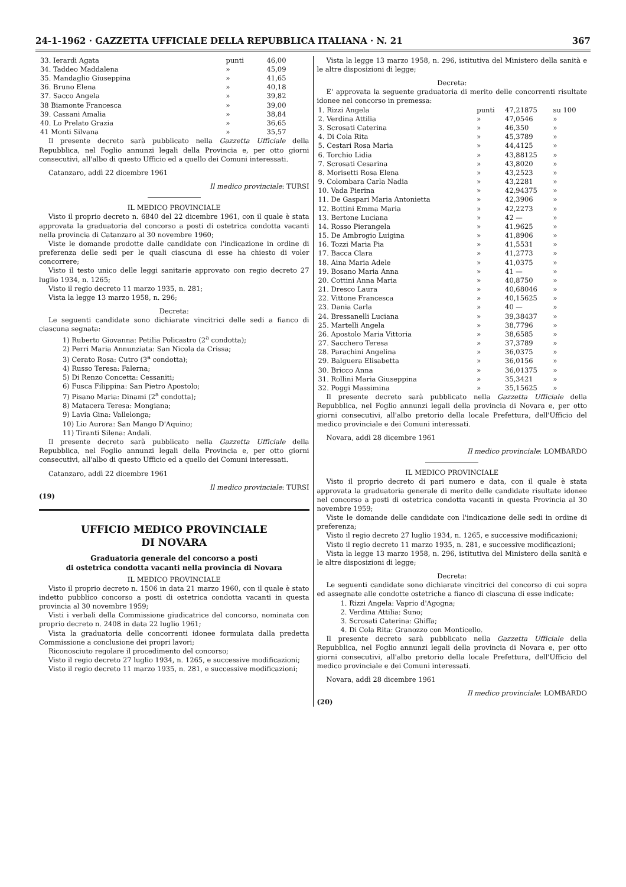24-1-1962 · GAZZETTA UFFICIALE DELLA REPUBBLICA ITALIANA · N. 21 367
| 33. Ierardi Agata | punti | 46,00 |
| 34. Taddeo Maddalena | » | 45,09 |
| 35. Mandaglio Giuseppina | » | 41,65 |
| 36. Bruno Elena | » | 40,18 |
| 37. Sacco Angela | » | 39,82 |
| 38 Biamonte Francesca | » | 39,00 |
| 39. Cassani Amalia | » | 38,84 |
| 40. Lo Prelato Grazia | » | 36,65 |
| 41 Monti Silvana | » | 35,57 |
Il presente decreto sarà pubblicato nella Gazzetta Ufficiale della Repubblica, nel Foglio annunzi legali della Provincia e, per otto giorni consecutivi, all'albo di questo Ufficio ed a quello dei Comuni interessati.
Catanzaro, addì 22 dicembre 1961
Il medico provinciale: TURSI
IL MEDICO PROVINCIALE
Visto il proprio decreto n. 6840 del 22 dicembre 1961, con il quale è stata approvata la graduatoria del concorso a posti di ostetrica condotta vacanti nella provincia di Catanzaro al 30 novembre 1960;
Viste le domande prodotte dalle candidate con l'indicazione in ordine di preferenza delle sedi per le quali ciascuna di esse ha chiesto di voler concorrere;
Visto il testo unico delle leggi sanitarie approvato con regio decreto 27 luglio 1934, n. 1265;
Visto il regio decreto 11 marzo 1935, n. 281;
Vista la legge 13 marzo 1958, n. 296;
Decreta:
Le seguenti candidate sono dichiarate vincitrici delle sedi a fianco di ciascuna segnata:
1) Ruberto Giovanna: Petilia Policastro (2<sup>a</sup> condotta);
2) Perri Maria Annunziata: San Nicola da Crissa;
3) Cerato Rosa: Cutro (3<sup>a</sup> condotta);
4) Russo Teresa: Falerna;
5) Di Renzo Concetta: Cessaniti;
6) Fusca Filippina: San Pietro Apostolo;
7) Pisano Maria: Dinami (2<sup>a</sup> condotta);
8) Matacera Teresa: Mongiana;
9) Lavia Gina: Vallelonga;
10) Lio Aurora: San Mango D'Aquino;
11) Tiranti Silena: Andali.
Il presente decreto sarà pubblicato nella Gazzetta Ufficiale della Repubblica, nel Foglio annunzi legali della Provincia e, per otto giorni consecutivi, all'albo di questo Ufficio ed a quello dei Comuni interessati.
Catanzaro, addì 22 dicembre 1961
Il medico provinciale: TURSI
(19)
UFFICIO MEDICO PROVINCIALE
DI NOVARA
Graduatoria generale del concorso a posti
di ostetrica condotta vacanti nella provincia di Novara
IL MEDICO PROVINCIALE
Visto il proprio decreto n. 1506 in data 21 marzo 1960, con il quale è stato indetto pubblico concorso a posti di ostetrica condotta vacanti in questa provincia al 30 novembre 1959;
Visti i verbali della Commissione giudicatrice del concorso, nominata con proprio decreto n. 2408 in data 22 luglio 1961;
Vista la graduatoria delle concorrenti idonee formulata dalla predetta Commissione a conclusione dei propri lavori;
Riconosciuto regolare il procedimento del concorso;
Visto il regio decreto 27 luglio 1934, n. 1265, e successive modificazioni;
Visto il regio decreto 11 marzo 1935, n. 281, e successive modificazioni;
Vista la legge 13 marzo 1958, n. 296, istitutiva del Ministero della sanità e le altre disposizioni di legge;
Decreta:
E' approvata la seguente graduatoria di merito delle concorrenti risultate idonee nel concorso in premessa:
| 1. Rizzi Angela | punti | 47,21875 | su 100 |
| 2. Verdina Attilia | » | 47,0546 | » |
| 3. Scrosati Caterina | » | 46,350 | » |
| 4. Di Cola Rita | » | 45,3789 | » |
| 5. Cestari Rosa Maria | » | 44,4125 | » |
| 6. Torchio Lidia | » | 43,88125 | » |
| 7. Scrosati Cesarina | » | 43,8020 | » |
| 8. Morisetti Rosa Elena | » | 43,2523 | » |
| 9. Colombara Carla Nadia | » | 43,2281 | » |
| 10. Vada Pierina | » | 42,94375 | » |
| 11. De Gaspari Maria Antonietta | » | 42,3906 | » |
| 12. Bottini Emma Maria | » | 42,2273 | » |
| 13. Bertone Luciana | » | 42 — | » |
| 14. Rosso Pierangela | » | 41.9625 | » |
| 15. De Ambrogio Luigina | » | 41,8906 | » |
| 16. Tozzi Maria Pia | » | 41,5531 | » |
| 17. Bacca Clara | » | 41,2773 | » |
| 18. Aina Maria Adele | » | 41,0375 | » |
| 19. Bosano Maria Anna | » | 41 — | » |
| 20. Cottini Anna Maria | » | 40,8750 | » |
| 21. Dresco Laura | » | 40,68046 | » |
| 22. Vittone Francesca | » | 40,15625 | » |
| 23. Dania Carla | » | 40 — | » |
| 24. Bressanelli Luciana | » | 39,38437 | » |
| 25. Martelli Angela | » | 38,7796 | » |
| 26. Apostolo Maria Vittoria | » | 38,6585 | » |
| 27. Sacchero Teresa | » | 37,3789 | » |
| 28. Parachini Angelina | » | 36,0375 | » |
| 29. Balguera Elisabetta | » | 36,0156 | » |
| 30. Bricco Anna | » | 36,01375 | » |
| 31. Rollini Maria Giuseppina | » | 35,3421 | » |
| 32. Poggi Massimina | » | 35,15625 | » |
Il presente decreto sarà pubblicato nella Gazzetta Ufficiale della Repubblica, nel Foglio annunzi legali della provincia di Novara e, per otto giorni consecutivi, all'albo pretorio della locale Prefettura, dell'Ufficio del medico provinciale e dei Comuni interessati.
Novara, addì 28 dicembre 1961
Il medico provinciale: LOMBARDO
IL MEDICO PROVINCIALE
Visto il proprio decreto di pari numero e data, con il quale è stata approvata la graduatoria generale di merito delle candidate risultate idonee nel concorso a posti di ostetrica condotta vacanti in questa Provincia al 30 novembre 1959;
Viste le domande delle candidate con l'indicazione delle sedi in ordine di preferenza;
Visto il regio decreto 27 luglio 1934, n. 1265, e successive modificazioni;
Visto il regio decreto 11 marzo 1935, n. 281, e successive modificazioni;
Vista la legge 13 marzo 1958, n. 296, istitutiva del Ministero della sanità e le altre disposizioni di legge;
Decreta:
Le seguenti candidate sono dichiarate vincitrici del concorso di cui sopra ed assegnate alle condotte ostetriche a fianco di ciascuna di esse indicate:
1. Rizzi Angela: Vaprio d'Agogna;
2. Verdina Attilia: Suno;
3. Scrosati Caterina: Ghiffa;
4. Di Cola Rita: Granozzo con Monticello.
Il presente decreto sarà pubblicato nella Gazzetta Ufficiale della Repubblica, nel Foglio annunzi legali della provincia di Novara e, per otto giorni consecutivi, all'albo pretorio della locale Prefettura, dell'Ufficio del medico provinciale e dei Comuni interessati.
Novara, addì 28 dicembre 1961
Il medico provinciale: LOMBARDO
(20)